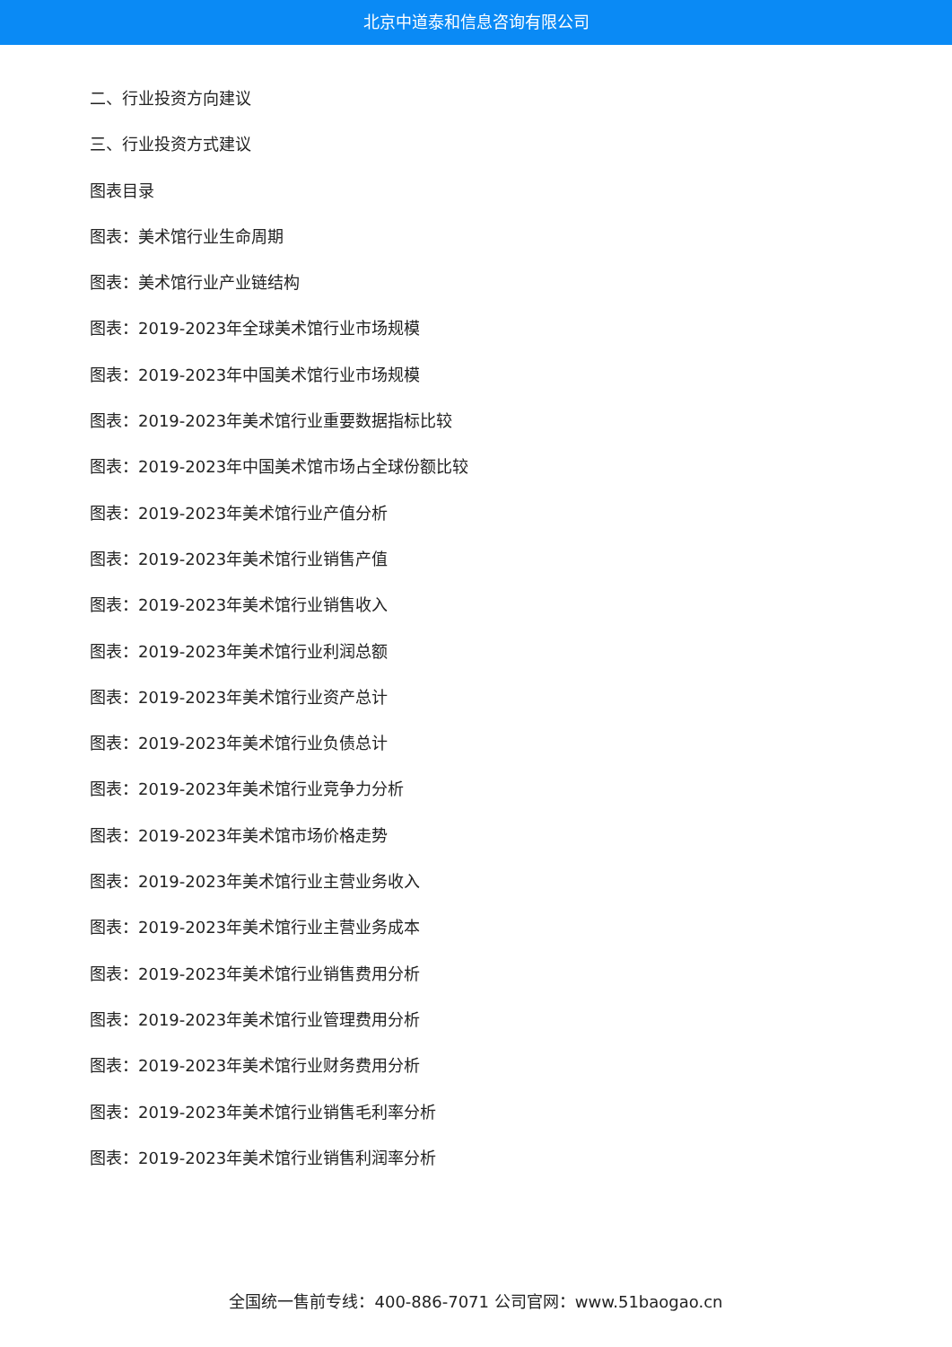北京中道泰和信息咨询有限公司
二、行业投资方向建议
三、行业投资方式建议
图表目录
图表：美术馆行业生命周期
图表：美术馆行业产业链结构
图表：2019-2023年全球美术馆行业市场规模
图表：2019-2023年中国美术馆行业市场规模
图表：2019-2023年美术馆行业重要数据指标比较
图表：2019-2023年中国美术馆市场占全球份额比较
图表：2019-2023年美术馆行业产值分析
图表：2019-2023年美术馆行业销售产值
图表：2019-2023年美术馆行业销售收入
图表：2019-2023年美术馆行业利润总额
图表：2019-2023年美术馆行业资产总计
图表：2019-2023年美术馆行业负债总计
图表：2019-2023年美术馆行业竞争力分析
图表：2019-2023年美术馆市场价格走势
图表：2019-2023年美术馆行业主营业务收入
图表：2019-2023年美术馆行业主营业务成本
图表：2019-2023年美术馆行业销售费用分析
图表：2019-2023年美术馆行业管理费用分析
图表：2019-2023年美术馆行业财务费用分析
图表：2019-2023年美术馆行业销售毛利率分析
图表：2019-2023年美术馆行业销售利润率分析
全国统一售前专线：400-886-7071 公司官网：www.51baogao.cn